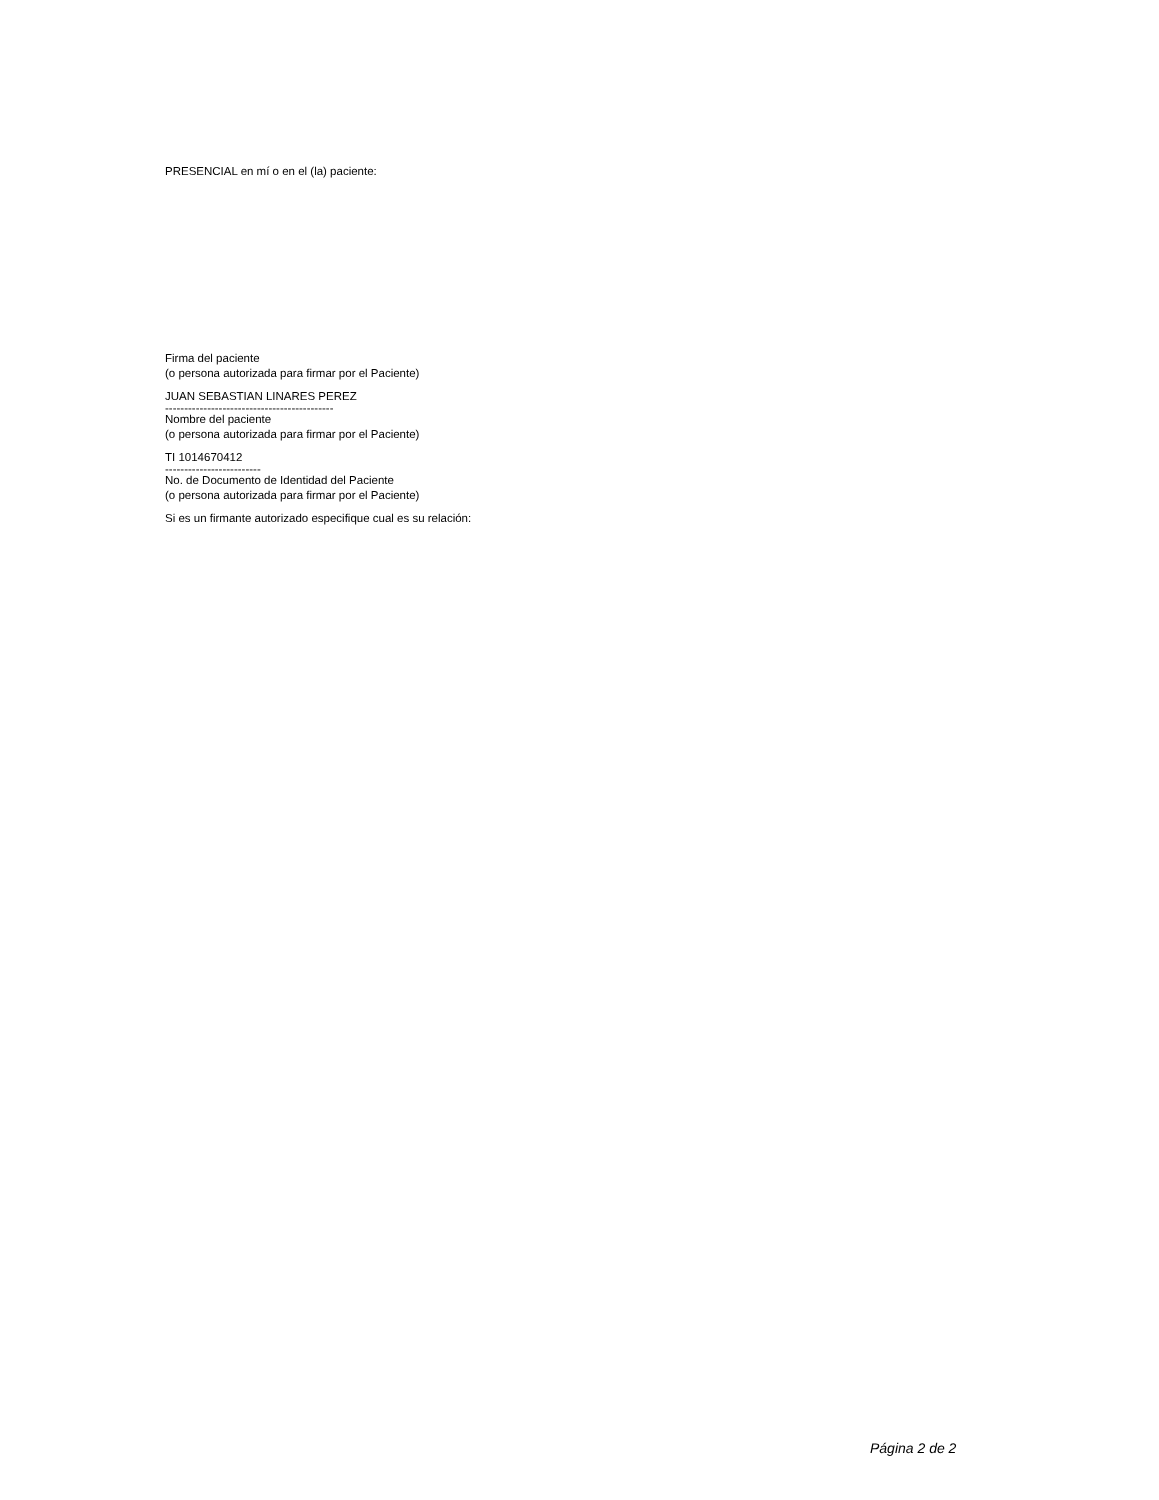PRESENCIAL en mí o en el (la) paciente:
Firma del paciente
(o persona autorizada para firmar por el Paciente)
JUAN SEBASTIAN LINARES PEREZ
--------------------------------------------
Nombre del paciente
(o persona autorizada para firmar por el Paciente)
TI 1014670412
-------------------------
No. de Documento de Identidad del Paciente
(o persona autorizada para firmar por el Paciente)
Si es un firmante autorizado especifique cual es su relación:
Página 2 de 2